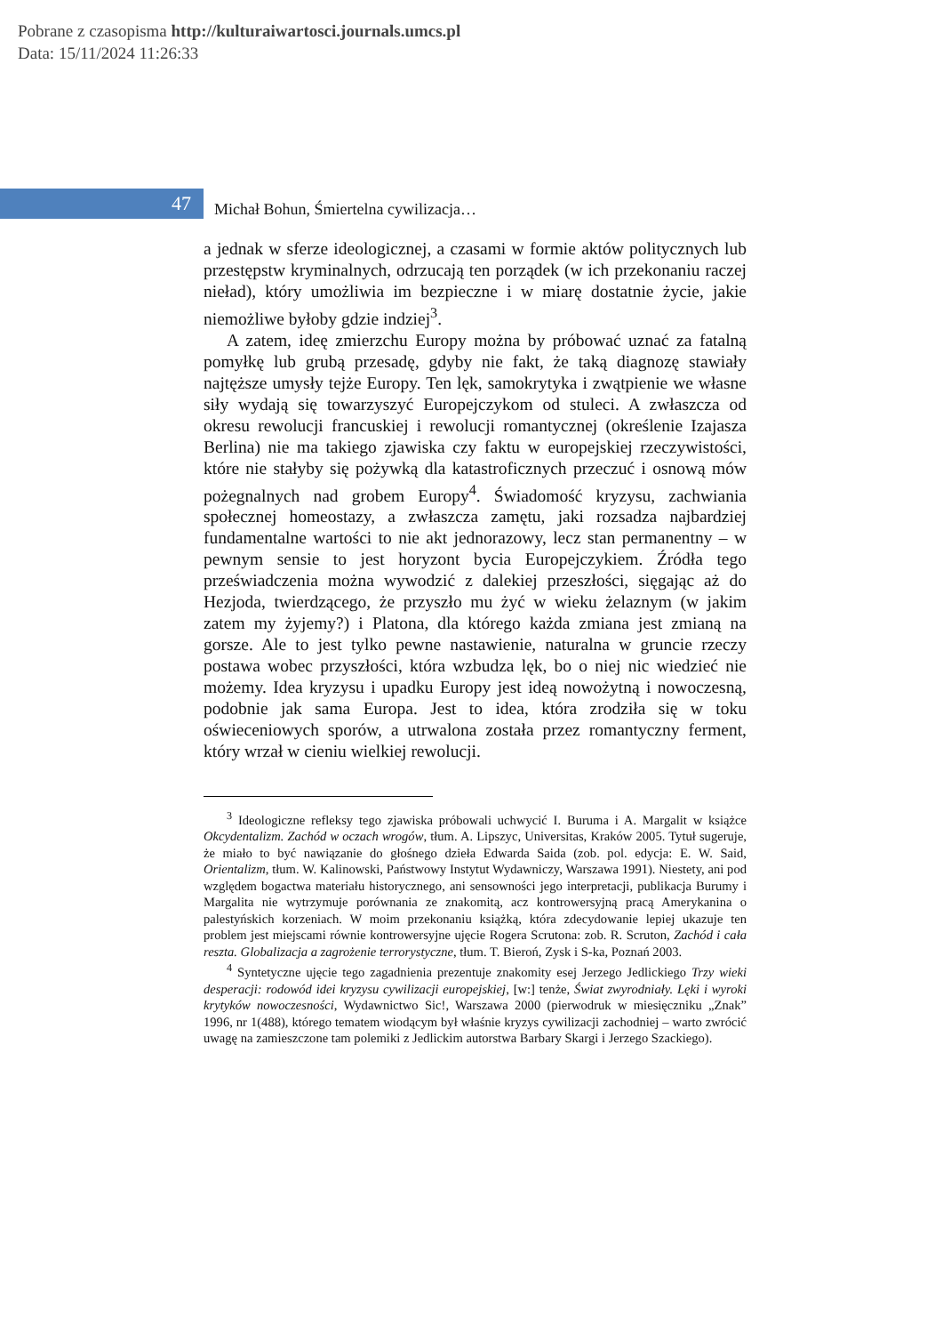Pobrane z czasopisma http://kulturaiwartosci.journals.umcs.pl
Data: 15/11/2024 11:26:33
47
Michał Bohun, Śmiertelna cywilizacja…
a jednak w sferze ideologicznej, a czasami w formie aktów politycznych lub przestępstw kryminalnych, odrzucają ten porządek (w ich przekonaniu raczej nieład), który umożliwia im bezpieczne i w miarę dostatnie życie, jakie niemożliwe byłoby gdzie indziej<sup>3</sup>.
A zatem, ideę zmierzchu Europy można by próbować uznać za fatalną pomyłkę lub grubą przesadę, gdyby nie fakt, że taką diagnozę stawiały najtęższe umysły tejże Europy. Ten lęk, samokrytyka i zwątpienie we własne siły wydają się towarzyszyć Europejczykom od stuleci. A zwłaszcza od okresu rewolucji francuskiej i rewolucji romantycznej (określenie Izajasza Berlina) nie ma takiego zjawiska czy faktu w europejskiej rzeczywistości, które nie stałyby się pożywką dla katastroficznych przeczuć i osnową mów pożegnalnych nad grobem Europy<sup>4</sup>. Świadomość kryzysu, zachwiania społecznej homeostazy, a zwłaszcza zamętu, jaki rozsadza najbardziej fundamentalne wartości to nie akt jednorazowy, lecz stan permanentny – w pewnym sensie to jest horyzont bycia Europejczykiem. Źródła tego przeświadczenia można wywodzić z dalekiej przeszłości, sięgając aż do Hezjoda, twierdzącego, że przyszło mu żyć w wieku żelaznym (w jakim zatem my żyjemy?) i Platona, dla którego każda zmiana jest zmianą na gorsze. Ale to jest tylko pewne nastawienie, naturalna w gruncie rzeczy postawa wobec przyszłości, która wzbudza lęk, bo o niej nic wiedzieć nie możemy. Idea kryzysu i upadku Europy jest ideą nowożytną i nowoczesną, podobnie jak sama Europa. Jest to idea, która zrodziła się w toku oświeceniowych sporów, a utrwalona została przez romantyczny ferment, który wrzał w cieniu wielkiej rewolucji.
<sup>3</sup> Ideologiczne refleksy tego zjawiska próbowali uchwycić I. Buruma i A. Margalit w książce Okcydentalizm. Zachód w oczach wrogów, tłum. A. Lipszyc, Universitas, Kraków 2005. Tytuł sugeruje, że miało to być nawiązanie do głośnego dzieła Edwarda Saida (zob. pol. edycja: E. W. Said, Orientalizm, tłum. W. Kalinowski, Państwowy Instytut Wydawniczy, Warszawa 1991). Niestety, ani pod względem bogactwa materiału historycznego, ani sensowności jego interpretacji, publikacja Burumy i Margalita nie wytrzymuje porównania ze znakomitą, acz kontrowersyjną pracą Amerykanina o palestyńskich korzeniach. W moim przekonaniu książką, która zdecydowanie lepiej ukazuje ten problem jest miejscami równie kontrowersyjne ujęcie Rogera Scrutona: zob. R. Scruton, Zachód i cała reszta. Globalizacja a zagrożenie terrorystyczne, tłum. T. Bieroń, Zysk i S-ka, Poznań 2003.
<sup>4</sup> Syntetyczne ujęcie tego zagadnienia prezentuje znakomity esej Jerzego Jedlickiego Trzy wieki desperacji: rodowód idei kryzysu cywilizacji europejskiej, [w:] tenże, Świat zwyrodniały. Lęki i wyroki krytyków nowoczesności, Wydawnictwo Sic!, Warszawa 2000 (pierwodruk w miesięczniku „Znak” 1996, nr 1(488), którego tematem wiodącym był właśnie kryzys cywilizacji zachodniej – warto zwrócić uwagę na zamieszczone tam polemiki z Jedlickim autorstwa Barbary Skargi i Jerzego Szackiego).